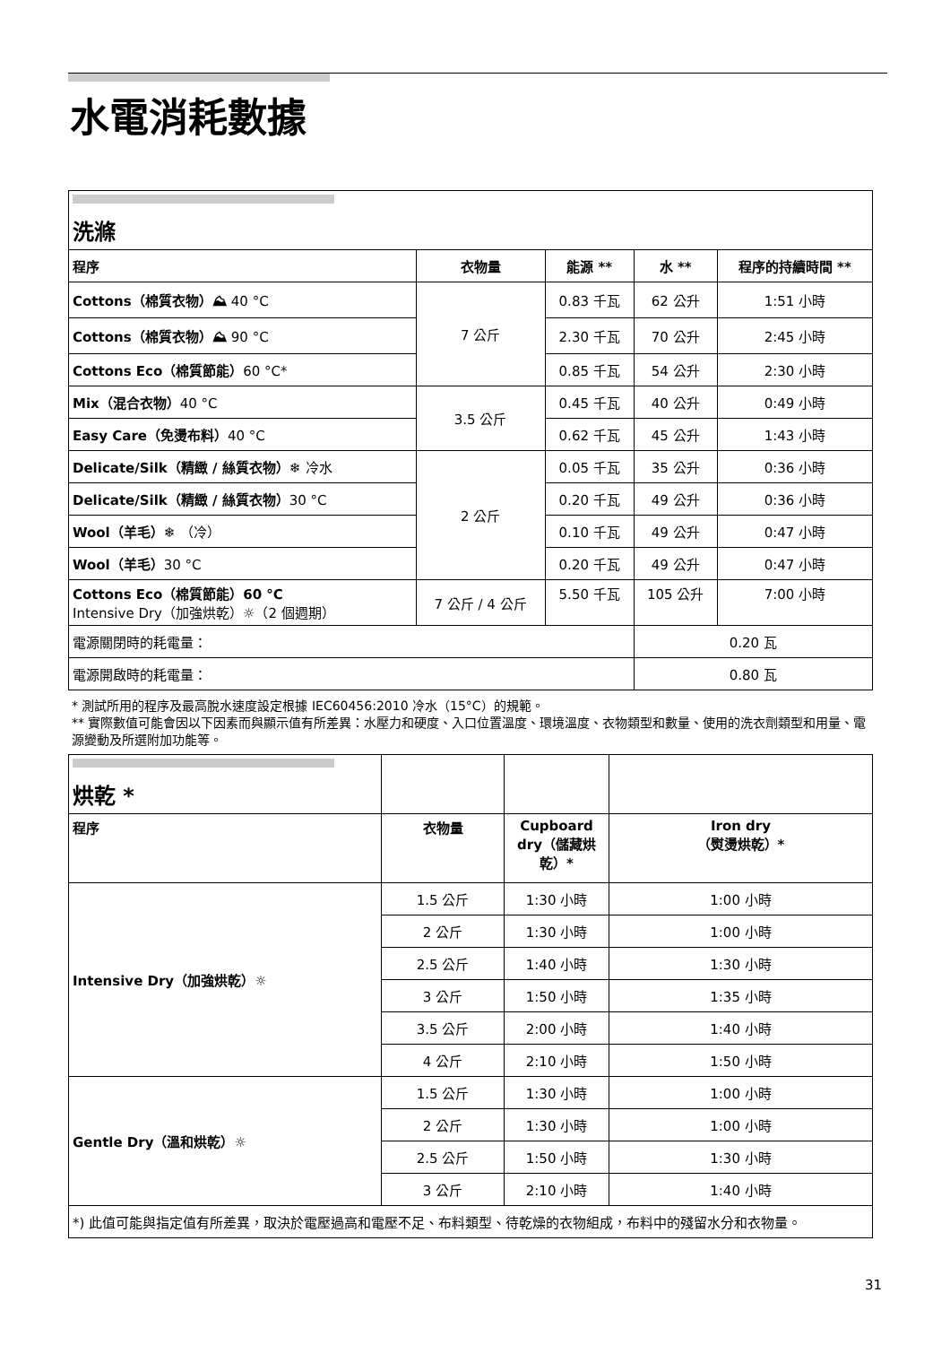水電消耗數據
| 洗滌 | | | | |
| 程序 | 衣物量 | 能源 ** | 水 ** | 程序的持續時間 ** |
| Cottons（棉質衣物）⛰ 40 °C | 7 公斤 | 0.83 千瓦 | 62 公升 | 1:51 小時 |
| Cottons（棉質衣物）⛰ 90 °C | | 2.30 千瓦 | 70 公升 | 2:45 小時 |
| Cottons Eco（棉質節能） 60 °C* | | 0.85 千瓦 | 54 公升 | 2:30 小時 |
| Mix（混合衣物） 40 °C | 3.5 公斤 | 0.45 千瓦 | 40 公升 | 0:49 小時 |
| Easy Care（免燙布料） 40 °C | | 0.62 千瓦 | 45 公升 | 1:43 小時 |
| Delicate/Silk（精緻 / 絲質衣物）❄ 冷水 | 2 公斤 | 0.05 千瓦 | 35 公升 | 0:36 小時 |
| Delicate/Silk（精緻 / 絲質衣物） 30 °C | | 0.20 千瓦 | 49 公升 | 0:36 小時 |
| Wool（羊毛）❄ （冷） | | 0.10 千瓦 | 49 公升 | 0:47 小時 |
| Wool（羊毛） 30 °C | | 0.20 千瓦 | 49 公升 | 0:47 小時 |
| Cottons Eco（棉質節能）60 °C Intensive Dry（加強烘乾）☼（2 個週期） | 7 公斤 / 4 公斤 | 5.50 千瓦 | 105 公升 | 7:00 小時 |
| 電源關閉時的耗電量： | | | 0.20 瓦 | |
| 電源開啟時的耗電量： | | | 0.80 瓦 | |
* 測試所用的程序及最高脫水速度設定根據 IEC60456:2010 冷水（15°C）的規範。
** 實際數值可能會因以下因素而與顯示值有所差異：水壓力和硬度、入口位置溫度、環境溫度、衣物類型和數量、使用的洗衣劑類型和用量、電源變動及所選附加功能等。
| 烘乾 * | | | |
| 程序 | 衣物量 | Cupboard dry（儲藏烘乾）* | Iron dry （熨燙烘乾）* |
| Intensive Dry（加強烘乾）☼ | 1.5 公斤 | 1:30 小時 | 1:00 小時 |
| | 2 公斤 | 1:30 小時 | 1:00 小時 |
| | 2.5 公斤 | 1:40 小時 | 1:30 小時 |
| | 3 公斤 | 1:50 小時 | 1:35 小時 |
| | 3.5 公斤 | 2:00 小時 | 1:40 小時 |
| | 4 公斤 | 2:10 小時 | 1:50 小時 |
| Gentle Dry（溫和烘乾）☼ | 1.5 公斤 | 1:30 小時 | 1:00 小時 |
| | 2 公斤 | 1:30 小時 | 1:00 小時 |
| | 2.5 公斤 | 1:50 小時 | 1:30 小時 |
| | 3 公斤 | 2:10 小時 | 1:40 小時 |
| *) 此值可能與指定值有所差異，取決於電壓過高和電壓不足、布料類型、待乾燥的衣物組成，布料中的殘留水分和衣物量。 | | | |
31